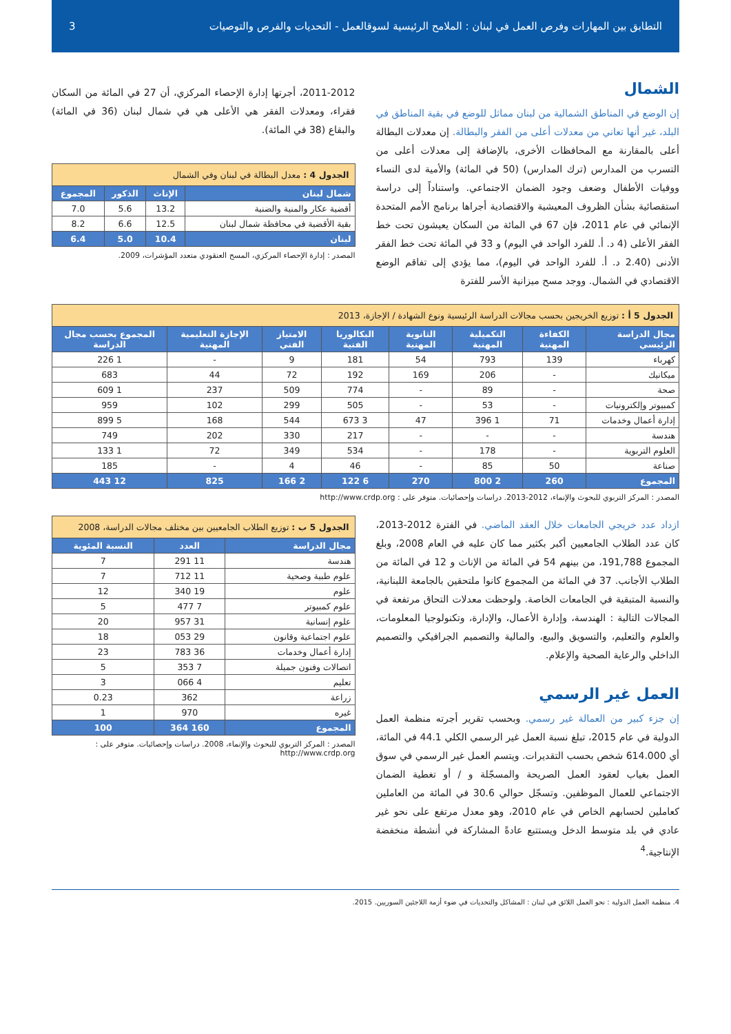التطابق بين المهارات وفرص العمل في لبنان : الملامح الرئيسية لسوقالعمل - التحديات والفرص والتوصيات 3
الشمال
إن الوضع في المناطق الشمالية من لبنان مماثل للوضع في بقية المناطق في البلد، غير أنها تعاني من معدلات أعلى من الفقر والبطالة. إن معدلات البطالة أعلى بالمقارنة مع المحافظات الأخرى، بالإضافة إلى معدلات أعلى من التسرب من المدارس (ترك المدارس) (50 في المائة) والأمية لدى النساء ووفيات الأطفال وضعف وجود الضمان الاجتماعي. واستناداً إلى دراسة استقصائية بشأن الظروف المعيشية والاقتصادية أجراها برنامج الأمم المتحدة الإنمائي في عام 2011، فإن 67 في المائة من السكان يعيشون تحت خط الفقر الأعلى (4 د. أ. للفرد الواحد في اليوم) و 33 في المائة تحت خط الفقر الأدنى (2.40 د. أ. للفرد الواحد في اليوم)، مما يؤدي إلى تفاقم الوضع الاقتصادي في الشمال. ووجد مسح ميزانية الأسر للفترة
2011-2012، أجرتها إدارة الإحصاء المركزي، أن 27 في المائة من السكان فقراء، ومعدلات الفقر هي الأعلى هي في شمال لبنان (36 في المائة) والبقاع (38 في المائة).
| الجدول 4 : معدل البطالة في لبنان وفي الشمال | | | |
| --- | --- | --- | --- |
| شمال لبنان | الإناث | الذكور | المجموع |
| أقضية عكار والمنية والضنية | 13.2 | 5.6 | 7.0 |
| بقية الأقضية في محافظة شمال لبنان | 12.5 | 6.6 | 8.2 |
| لبنان | 10.4 | 5.0 | 6.4 |
المصدر : إدارة الإحصاء المركزي، المسح العنقودي متعدد المؤشرات، 2009.
| الجدول 5 أ : توزيع الخريجين بحسب مجالات الدراسة الرئيسية ونوع الشهادة / الإجازة، 2013 | | | | | | | |
| --- | --- | --- | --- | --- | --- | --- | --- |
| مجال الدراسة الرئيسي | الكفاءة المهنية | التكميلية المهنية | الثانوية المهنية | البكالوريا الفنية | الامتياز الفني | الإجازة التعليمية المهنية | المجموع بحسب مجال الدراسة |
| كهرباء | 139 | 793 | 54 | 181 | 9 | - | 1 226 |
| ميكانيك | - | 206 | 169 | 192 | 72 | 44 | 683 |
| صحة | - | 89 | - | 774 | 509 | 237 | 1 609 |
| كمبيوتر وإلكترونيات | - | 53 | - | 505 | 299 | 102 | 959 |
| إدارة أعمال وخدمات | 71 | 1 396 | 47 | 3 673 | 544 | 168 | 5 899 |
| هندسة | - | - | - | 217 | 330 | 202 | 749 |
| العلوم التربوية | - | 178 | - | 534 | 349 | 72 | 1 133 |
| صناعة | 50 | 85 | - | 46 | 4 | - | 185 |
| المجموع | 260 | 2 800 | 270 | 6 122 | 2 166 | 825 | 12 443 |
المصدر : المركز التربوي للبحوث والإنماء، 2012-2013. دراسات وإحصائيات. متوفر على : http://www.crdp.org
ازداد عدد خريجي الجامعات خلال العقد الماضي. في الفترة 2012-2013، كان عدد الطلاب الجامعيين أكبر بكثير مما كان عليه في العام 2008، وبلغ المجموع 191,788، من بينهم 54 في المائة من الإناث و 12 في المائة من الطلاب الأجانب. 37 في المائة من المجموع كانوا ملتحقين بالجامعة اللبنانية، والنسبة المتبقية في الجامعات الخاصة. ولوحظت معدلات التحاق مرتفعة في المجالات التالية : الهندسة، وإدارة الأعمال، والإدارة، وتكنولوجيا المعلومات، والعلوم والتعليم، والتسويق والبيع، والمالية والتصميم الجرافيكي والتصميم الداخلي والرعاية الصحية والإعلام.
العمل غير الرسمي
إن جزء كبير من العمالة غير رسمي. وبحسب تقرير أجرته منظمة العمل الدولية في عام 2015، تبلغ نسبة العمل غير الرسمي الكلي 44.1 في المائة، أي 614.000 شخص بحسب التقديرات. ويتسم العمل غير الرسمي في سوق العمل بغياب لعقود العمل الصريحة والمسجّلة و / أو تغطية الضمان الاجتماعي للعمال الموظفين. وتسجّل حوالي 30.6 في المائة من العاملين كعاملين لحسابهم الخاص في عام 2010، وهو معدل مرتفع على نحو غير عادي في بلد متوسط الدخل ويستتبع عادةً المشاركة في أنشطة منخفضة الإنتاجية.<sup>4</sup>
| الجدول 5 ب : توزيع الطلاب الجامعيين بين مختلف مجالات الدراسة، 2008 | | |
| --- | --- | --- |
| مجال الدراسة | العدد | النسبة المئوية |
| هندسة | 11 291 | 7 |
| علوم طبية وصحية | 11 712 | 7 |
| علوم | 19 340 | 12 |
| علوم كمبيوتر | 7 477 | 5 |
| علوم إنسانية | 31 957 | 20 |
| علوم اجتماعية وقانون | 29 053 | 18 |
| إدارة أعمال وخدمات | 36 783 | 23 |
| اتصالات وفنون جميلة | 7 353 | 5 |
| تعليم | 4 066 | 3 |
| زراعة | 362 | 0.23 |
| غيره | 970 | 1 |
| المجموع | 160 364 | 100 |
المصدر : المركز التربوي للبحوث والإنماء، 2008. دراسات وإحصائيات. متوفر على : http://www.crdp.org
4. منظمة العمل الدولية : نحو العمل اللائق في لبنان : المشاكل والتحديات في ضوء أزمة اللاجئين السوريين. 2015.